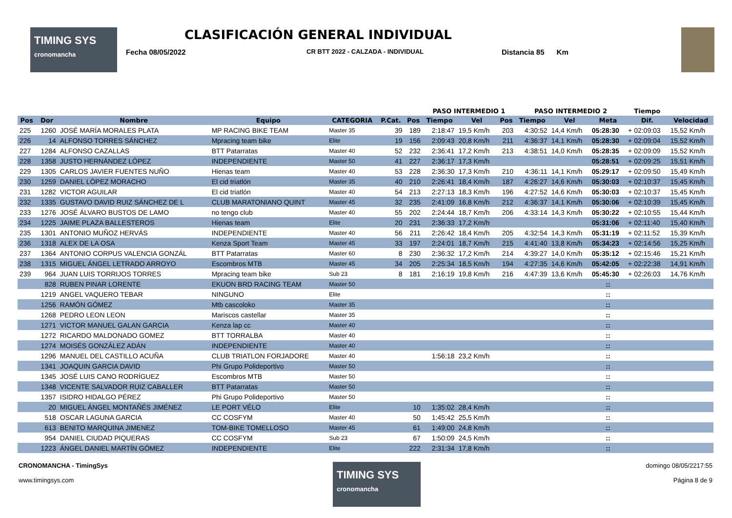TIMING SYS
cronomancha
CLASIFICACIÓN GENERAL INDIVIDUAL
Fecha 08/05/2022 CR BTT 2022 - CALZADA - INDIVIDUAL Distancia 85 Km
| | | | | | | | PASO INTERMEDIO 1 | | | PASO INTERMEDIO 2 | | | Tiempo | |
| --- | --- | --- | --- | --- | --- | --- | --- | --- | --- | --- | --- | --- | --- | --- |
| Pos | Dor | Nombre | Equipo | CATEGORIA | P.Cat. | Pos | Tiempo | Vel | Pos | Tiempo | Vel | Meta | Dif. | Velocidad |
| 225 | 1260 | JOSÉ MARÍA MORALES PLATA | MP RACING BIKE TEAM | Master 35 | 39 | 189 | 2:18:47 | 19,5 Km/h | 203 | 4:30:52 | 14,4 Km/h | 05:28:30 | + 02:09:03 | 15,52 Km/h |
| 226 | 14 | ALFONSO TORRES SÁNCHEZ | Mpracing team bike | Elite | 19 | 156 | 2:09:43 | 20,8 Km/h | 211 | 4:36:37 | 14,1 Km/h | 05:28:30 | + 02:09:04 | 15,52 Km/h |
| 227 | 1284 | ALFONSO CAZALLAS | BTT Patarratas | Master 40 | 52 | 232 | 2:36:41 | 17,2 Km/h | 213 | 4:38:51 | 14,0 Km/h | 05:28:35 | + 02:09:09 | 15,52 Km/h |
| 228 | 1358 | JUSTO HERNÁNDEZ LÓPEZ | INDEPENDIENTE | Master 50 | 41 | 227 | 2:36:17 | 17,3 Km/h | | | | 05:28:51 | + 02:09:25 | 15,51 Km/h |
| 229 | 1305 | CARLOS JAVIER FUENTES NUÑO | Hienas team | Master 40 | 53 | 228 | 2:36:30 | 17,3 Km/h | 210 | 4:36:11 | 14,1 Km/h | 05:29:17 | + 02:09:50 | 15,49 Km/h |
| 230 | 1259 | DANIEL LÓPEZ MORACHO | El cid triatlón | Master 35 | 40 | 210 | 2:26:41 | 18,4 Km/h | 187 | 4:26:27 | 14,6 Km/h | 05:30:03 | + 02:10:37 | 15,45 Km/h |
| 231 | 1282 | VICTOR AGUILAR | El cid triatlón | Master 40 | 54 | 213 | 2:27:13 | 18,3 Km/h | 196 | 4:27:52 | 14,6 Km/h | 05:30:03 | + 02:10:37 | 15,45 Km/h |
| 232 | 1335 | GUSTAVO DAVID RUIZ SÁNCHEZ DE L | CLUB MARATONIANO QUINT | Master 45 | 32 | 235 | 2:41:09 | 16,8 Km/h | 212 | 4:36:37 | 14,1 Km/h | 05:30:06 | + 02:10:39 | 15,45 Km/h |
| 233 | 1276 | JOSÉ ÁLVARO BUSTOS DE LAMO | no tengo club | Master 40 | 55 | 202 | 2:24:44 | 18,7 Km/h | 206 | 4:33:14 | 14,3 Km/h | 05:30:22 | + 02:10:55 | 15,44 Km/h |
| 234 | 1225 | JAIME PLAZA BALLESTEROS | Hienas team | Elite | 20 | 231 | 2:36:33 | 17,2 Km/h | | | | 05:31:06 | + 02:11:40 | 15,40 Km/h |
| 235 | 1301 | ANTONIO MUÑOZ HERVÁS | INDEPENDIENTE | Master 40 | 56 | 211 | 2:26:42 | 18,4 Km/h | 205 | 4:32:54 | 14,3 Km/h | 05:31:19 | + 02:11:52 | 15,39 Km/h |
| 236 | 1318 | ALEX DE LA OSA | Kenza Sport Team | Master 45 | 33 | 197 | 2:24:01 | 18,7 Km/h | 215 | 4:41:40 | 13,8 Km/h | 05:34:23 | + 02:14:56 | 15,25 Km/h |
| 237 | 1364 | ANTONIO CORPUS VALENCIA GONZÁL | BTT Patarratas | Master 60 | 8 | 230 | 2:36:32 | 17,2 Km/h | 214 | 4:39:27 | 14,0 Km/h | 05:35:12 | + 02:15:46 | 15,21 Km/h |
| 238 | 1315 | MIGUEL ÁNGEL LETRADO ARROYO | Escombros MTB | Master 45 | 34 | 205 | 2:25:34 | 18,5 Km/h | 194 | 4:27:35 | 14,6 Km/h | 05:42:05 | + 02:22:38 | 14,91 Km/h |
| 239 | 964 | JUAN LUIS TORRIJOS TORRES | Mpracing team bike | Sub 23 | 8 | 181 | 2:16:19 | 19,8 Km/h | 216 | 4:47:39 | 13,6 Km/h | 05:45:30 | + 02:26:03 | 14,76 Km/h |
| | 828 | RUBEN PINAR LORENTE | EKUON BRD RACING TEAM | Master 50 | | | | | | | | :: | | |
| | 1219 | ANGEL VAQUERO TEBAR | NINGUNO | Elite | | | | | | | | :: | | |
| | 1256 | RAMÓN GÓMEZ | Mtb cascoloko | Master 35 | | | | | | | | :: | | |
| | 1268 | PEDRO LEON LEON | Mariscos castellar | Master 35 | | | | | | | | :: | | |
| | 1271 | VICTOR MANUEL GALAN GARCIA | Kenza lap cc | Master 40 | | | | | | | | :: | | |
| | 1272 | RICARDO MALDONADO GOMEZ | BTT TORRALBA | Master 40 | | | | | | | | :: | | |
| | 1274 | MOISÉS GONZÁLEZ ADÁN | INDEPENDIENTE | Master 40 | | | | | | | | :: | | |
| | 1296 | MANUEL DEL CASTILLO ACUÑA | CLUB TRIATLON FORJADORE | Master 40 | | | 1:56:18 | 23,2 Km/h | | | | :: | | |
| | 1341 | JOAQUIN GARCIA DAVID | Phi Grupo Polideportivo | Master 50 | | | | | | | | :: | | |
| | 1345 | JOSÉ LUIS CANO RODRÍGUEZ | Escombros MTB | Master 50 | | | | | | | | :: | | |
| | 1348 | VICENTE SALVADOR RUIZ CABALLER | BTT Patarratas | Master 50 | | | | | | | | :: | | |
| | 1357 | ISIDRO HIDALGO PÉREZ | Phi Grupo Polideportivo | Master 50 | | | | | | | | :: | | |
| | 20 | MIGUEL ÁNGEL MONTAÑÉS JIMÉNEZ | LE PORT VÉLO | Elite | | 10 | 1:35:02 | 28,4 Km/h | | | | :: | | |
| | 518 | OSCAR LAGUNA GARCIA | CC COSFYM | Master 40 | | 50 | 1:45:42 | 25,5 Km/h | | | | :: | | |
| | 613 | BENITO MARQUINA JIMENEZ | TOM-BIKE TOMELLOSO | Master 45 | | 61 | 1:49:00 | 24,8 Km/h | | | | :: | | |
| | 954 | DANIEL CIUDAD PIQUERAS | CC COSFYM | Sub 23 | | 67 | 1:50:09 | 24,5 Km/h | | | | :: | | |
| | 1223 | ÁNGEL DANIEL MARTÍN GÓMEZ | INDEPENDIENTE | Elite | | 222 | 2:31:34 | 17,8 Km/h | | | | :: | | |
CRONOMANCHA - TimingSys
www.timingsys.com
TIMING SYS
cronomancha
domingo 08/05/2217:55
Página 8 de 9